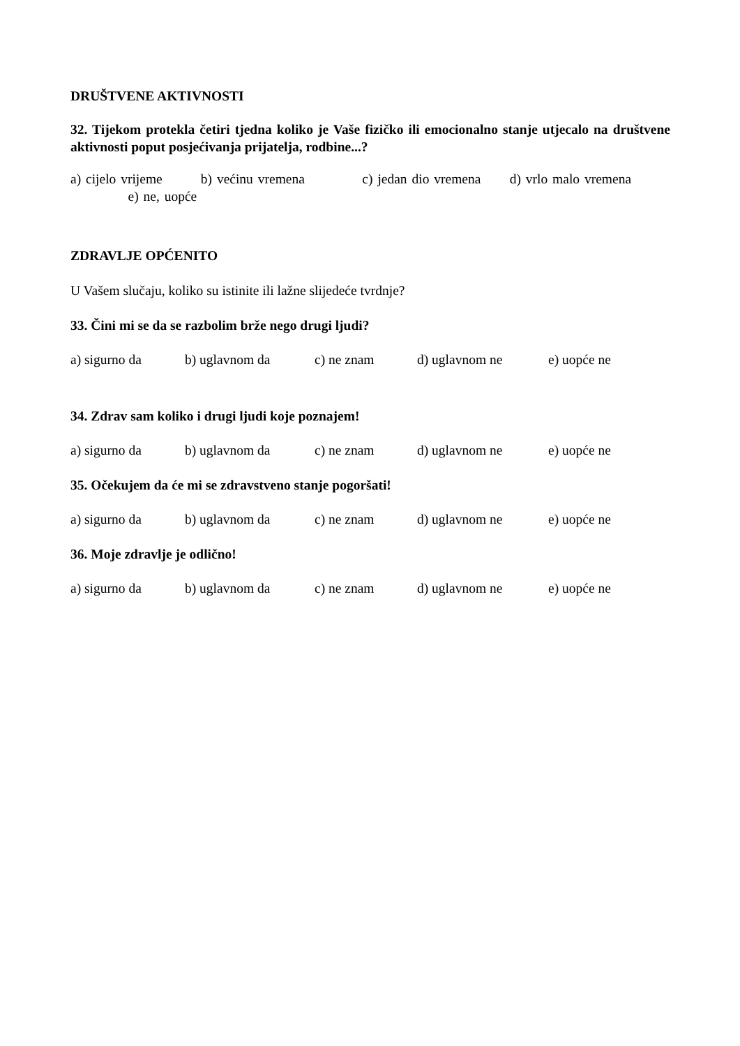DRUŠTVENE AKTIVNOSTI
32. Tijekom protekla četiri tjedna koliko je Vaše fizičko ili emocionalno stanje utjecalo na društvene aktivnosti poput posjećivanja prijatelja, rodbine...?
a) cijelo vrijeme b) većinu vremena c) jedan dio vremena d) vrlo malo vremena e) ne, uopće
ZDRAVLJE OPĆENITO
U Vašem slučaju, koliko su istinite ili lažne slijedeće tvrdnje?
33. Čini mi se da se razbolim brže nego drugi ljudi?
a) sigurno da b) uglavnom da c) ne znam d) uglavnom ne e) uopće ne
34. Zdrav sam koliko i drugi ljudi koje poznajem!
a) sigurno da b) uglavnom da c) ne znam d) uglavnom ne e) uopće ne
35. Očekujem da će mi se zdravstveno stanje pogoršati!
a) sigurno da b) uglavnom da c) ne znam d) uglavnom ne e) uopće ne
36. Moje zdravlje je odlično!
a) sigurno da b) uglavnom da c) ne znam d) uglavnom ne e) uopće ne